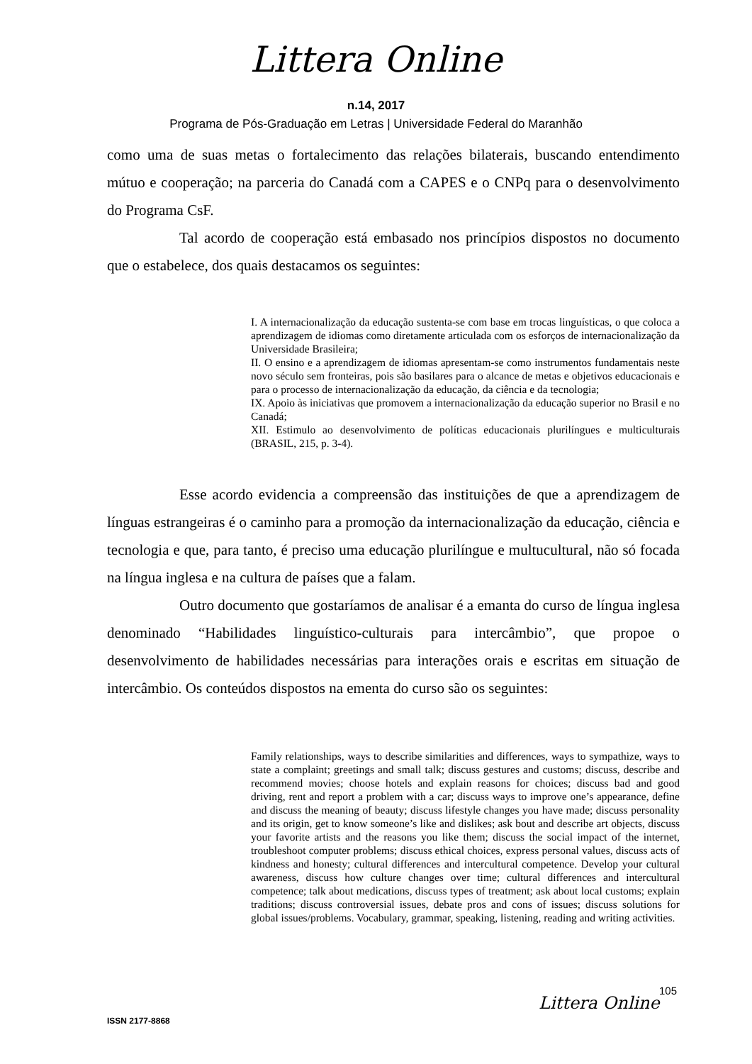Littera Online
n.14, 2017
Programa de Pós-Graduação em Letras | Universidade Federal do Maranhão
como uma de suas metas o fortalecimento das relações bilaterais, buscando entendimento mútuo e cooperação; na parceria do Canadá com a CAPES e o CNPq para o desenvolvimento do Programa CsF.
Tal acordo de cooperação está embasado nos princípios dispostos no documento que o estabelece, dos quais destacamos os seguintes:
I. A internacionalização da educação sustenta-se com base em trocas linguísticas, o que coloca a aprendizagem de idiomas como diretamente articulada com os esforços de internacionalização da Universidade Brasileira;
II. O ensino e a aprendizagem de idiomas apresentam-se como instrumentos fundamentais neste novo século sem fronteiras, pois são basilares para o alcance de metas e objetivos educacionais e para o processo de internacionalização da educação, da ciência e da tecnologia;
IX. Apoio às iniciativas que promovem a internacionalização da educação superior no Brasil e no Canadá;
XII. Estimulo ao desenvolvimento de políticas educacionais plurilíngues e multiculturais (BRASIL, 215, p. 3-4).
Esse acordo evidencia a compreensão das instituições de que a aprendizagem de línguas estrangeiras é o caminho para a promoção da internacionalização da educação, ciência e tecnologia e que, para tanto, é preciso uma educação plurilíngue e multucultural, não só focada na língua inglesa e na cultura de países que a falam.
Outro documento que gostaríamos de analisar é a emanta do curso de língua inglesa denominado “Habilidades linguístico-culturais para intercâmbio”, que propoe o desenvolvimento de habilidades necessárias para interações orais e escritas em situação de intercâmbio. Os conteúdos dispostos na ementa do curso são os seguintes:
Family relationships, ways to describe similarities and differences, ways to sympathize, ways to state a complaint; greetings and small talk; discuss gestures and customs; discuss, describe and recommend movies; choose hotels and explain reasons for choices; discuss bad and good driving, rent and report a problem with a car; discuss ways to improve one’s appearance, define and discuss the meaning of beauty; discuss lifestyle changes you have made; discuss personality and its origin, get to know someone’s like and dislikes; ask bout and describe art objects, discuss your favorite artists and the reasons you like them; discuss the social impact of the internet, troubleshoot computer problems; discuss ethical choices, express personal values, discuss acts of kindness and honesty; cultural differences and intercultural competence. Develop your cultural awareness, discuss how culture changes over time; cultural differences and intercultural competence; talk about medications, discuss types of treatment; ask about local customs; explain traditions; discuss controversial issues, debate pros and cons of issues; discuss solutions for global issues/problems. Vocabulary, grammar, speaking, listening, reading and writing activities.
105
Littera Online
ISSN 2177-8868